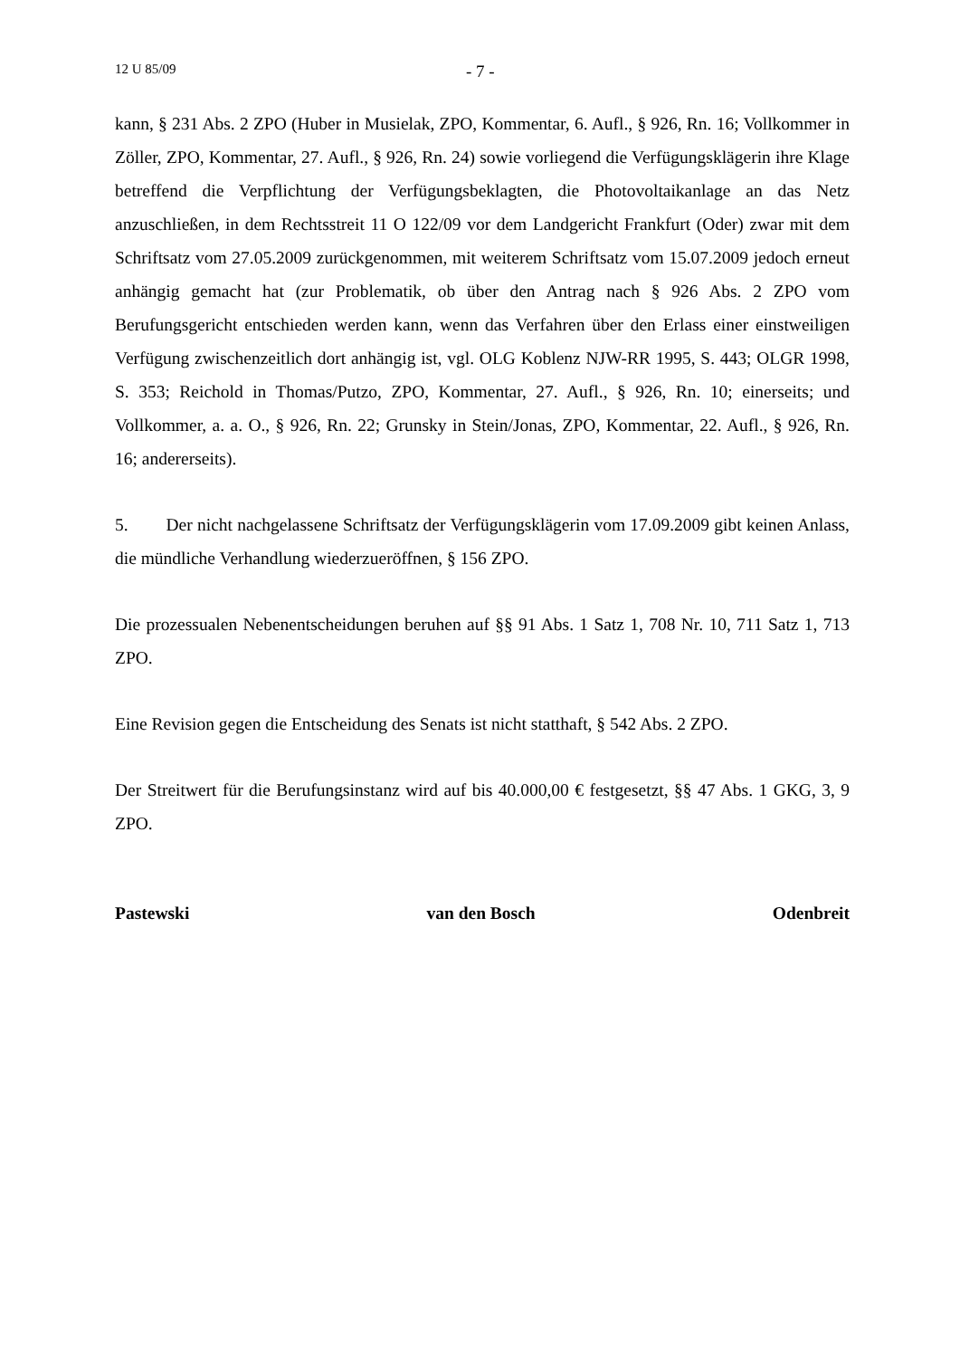12 U 85/09 - 7 -
kann, § 231 Abs. 2 ZPO (Huber in Musielak, ZPO, Kommentar, 6. Aufl., § 926, Rn. 16; Vollkommer in Zöller, ZPO, Kommentar, 27. Aufl., § 926, Rn. 24) sowie vorliegend die Verfügungsklägerin ihre Klage betreffend die Verpflichtung der Verfügungsbeklagten, die Photovoltaikanlage an das Netz anzuschließen, in dem Rechtsstreit 11 O 122/09 vor dem Landgericht Frankfurt (Oder) zwar mit dem Schriftsatz vom 27.05.2009 zurückgenommen, mit weiterem Schriftsatz vom 15.07.2009 jedoch erneut anhängig gemacht hat (zur Problematik, ob über den Antrag nach § 926 Abs. 2 ZPO vom Berufungsgericht entschieden werden kann, wenn das Verfahren über den Erlass einer einstweiligen Verfügung zwischenzeitlich dort anhängig ist, vgl. OLG Koblenz NJW-RR 1995, S. 443; OLGR 1998, S. 353; Reichold in Thomas/Putzo, ZPO, Kommentar, 27. Aufl., § 926, Rn. 10; einerseits; und Vollkommer, a. a. O., § 926, Rn. 22; Grunsky in Stein/Jonas, ZPO, Kommentar, 22. Aufl., § 926, Rn. 16; andererseits).
5. Der nicht nachgelassene Schriftsatz der Verfügungsklägerin vom 17.09.2009 gibt keinen Anlass, die mündliche Verhandlung wiederzueröffnen, § 156 ZPO.
Die prozessualen Nebenentscheidungen beruhen auf §§ 91 Abs. 1 Satz 1, 708 Nr. 10, 711 Satz 1, 713 ZPO.
Eine Revision gegen die Entscheidung des Senats ist nicht statthaft, § 542 Abs. 2 ZPO.
Der Streitwert für die Berufungsinstanz wird auf bis 40.000,00 € festgesetzt, §§ 47 Abs. 1 GKG, 3, 9 ZPO.
Pastewski van den Bosch Odenbreit